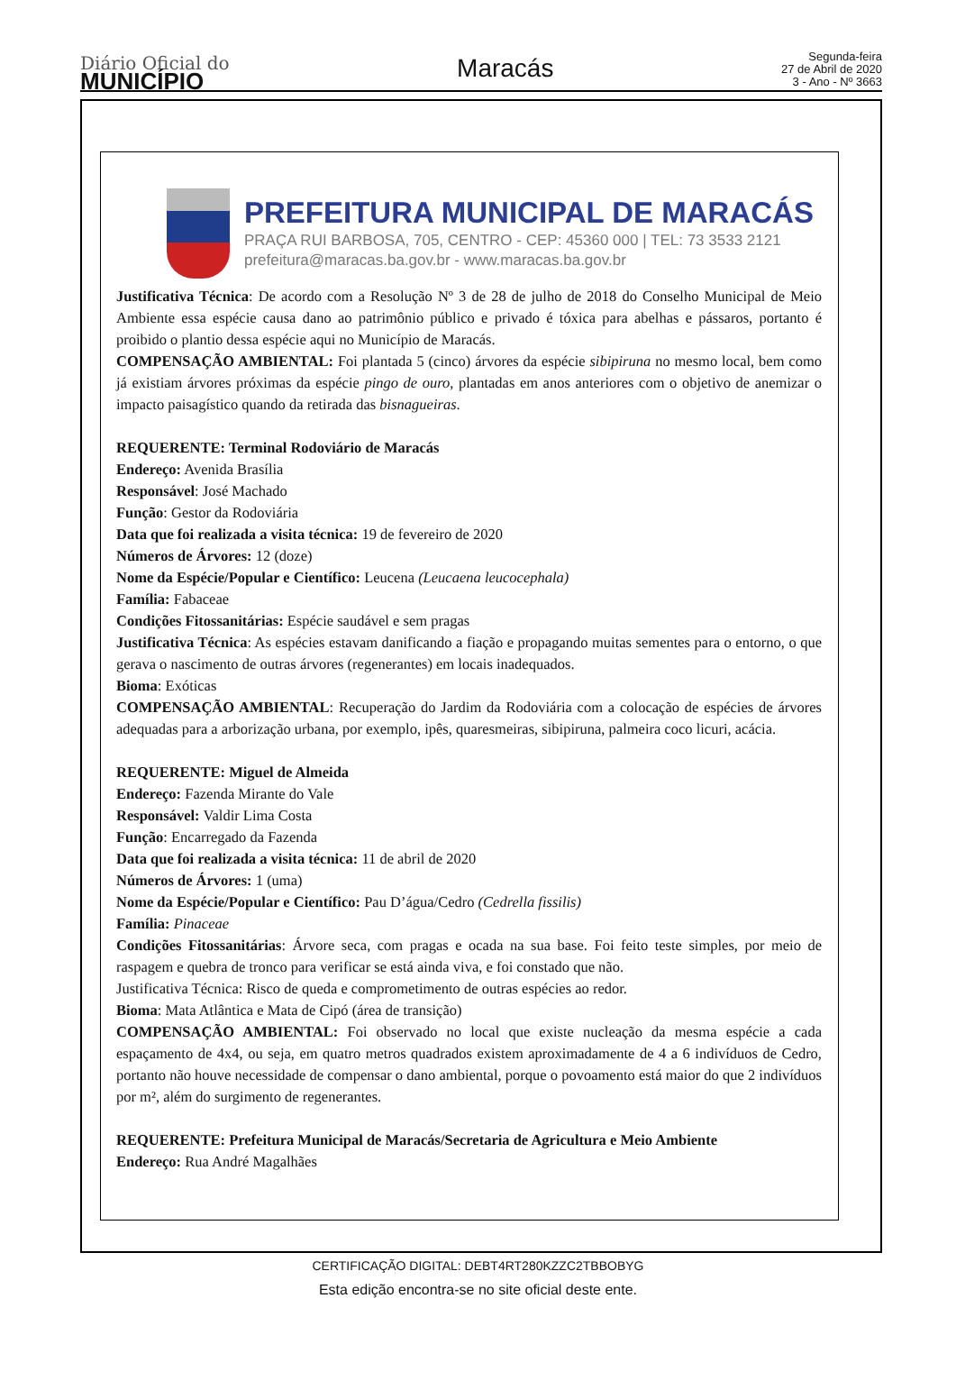Diário Oficial do
MUNICÍPIO
Maracás
Segunda-feira
27 de Abril de 2020
3 - Ano - Nº 3663
PREFEITURA MUNICIPAL DE MARACÁS
PRAÇA RUI BARBOSA, 705, CENTRO - CEP: 45360 000 | TEL: 73 3533 2121
prefeitura@maracas.ba.gov.br - www.maracas.ba.gov.br
Justificativa Técnica: De acordo com a Resolução Nº 3 de 28 de julho de 2018 do Conselho Municipal de Meio Ambiente essa espécie causa dano ao patrimônio público e privado é tóxica para abelhas e pássaros, portanto é proibido o plantio dessa espécie aqui no Município de Maracás.
COMPENSAÇÃO AMBIENTAL: Foi plantada 5 (cinco) árvores da espécie sibipiruna no mesmo local, bem como já existiam árvores próximas da espécie pingo de ouro, plantadas em anos anteriores com o objetivo de anemizar o impacto paisagístico quando da retirada das bisnagueiras.
REQUERENTE: Terminal Rodoviário de Maracás
Endereço: Avenida Brasília
Responsável: José Machado
Função: Gestor da Rodoviária
Data que foi realizada a visita técnica: 19 de fevereiro de 2020
Números de Árvores: 12 (doze)
Nome da Espécie/Popular e Científico: Leucena (Leucaena leucocephala)
Família: Fabaceae
Condições Fitossanitárias: Espécie saudável e sem pragas
Justificativa Técnica: As espécies estavam danificando a fiação e propagando muitas sementes para o entorno, o que gerava o nascimento de outras árvores (regenerantes) em locais inadequados.
Bioma: Exóticas
COMPENSAÇÃO AMBIENTAL: Recuperação do Jardim da Rodoviária com a colocação de espécies de árvores adequadas para a arborização urbana, por exemplo, ipês, quaresmeiras, sibipiruna, palmeira coco licuri, acácia.
REQUERENTE: Miguel de Almeida
Endereço: Fazenda Mirante do Vale
Responsável: Valdir Lima Costa
Função: Encarregado da Fazenda
Data que foi realizada a visita técnica: 11 de abril de 2020
Números de Árvores: 1 (uma)
Nome da Espécie/Popular e Científico: Pau D’água/Cedro (Cedrella fissilis)
Família: Pinaceae
Condições Fitossanitárias: Árvore seca, com pragas e ocada na sua base. Foi feito teste simples, por meio de raspagem e quebra de tronco para verificar se está ainda viva, e foi constado que não.
Justificativa Técnica: Risco de queda e comprometimento de outras espécies ao redor.
Bioma: Mata Atlântica e Mata de Cipó (área de transição)
COMPENSAÇÃO AMBIENTAL: Foi observado no local que existe nucleação da mesma espécie a cada espaçamento de 4x4, ou seja, em quatro metros quadrados existem aproximadamente de 4 a 6 indivíduos de Cedro, portanto não houve necessidade de compensar o dano ambiental, porque o povoamento está maior do que 2 indivíduos por m², além do surgimento de regenerantes.
REQUERENTE: Prefeitura Municipal de Maracás/Secretaria de Agricultura e Meio Ambiente
Endereço: Rua André Magalhães
CERTIFICAÇÃO DIGITAL: DEBT4RT280KZZC2TBBOBYG
Esta edição encontra-se no site oficial deste ente.